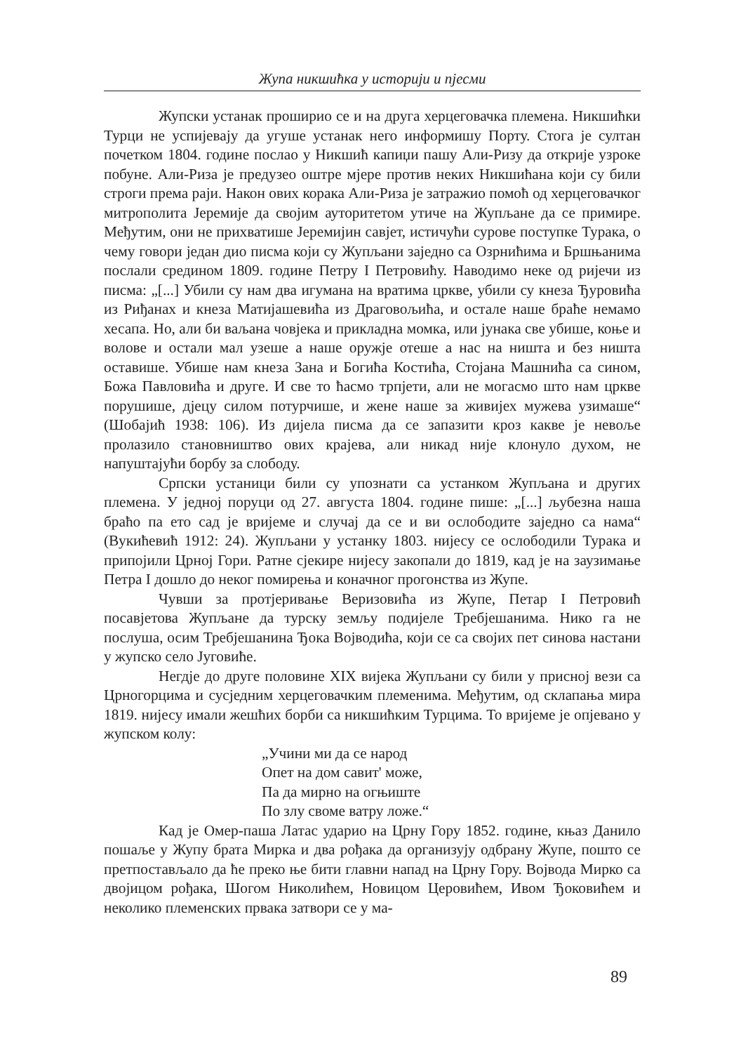Жупа никшићка у историји и пјесми
Жупски устанак проширио се и на друга херцеговачка племена. Никшићки Турци не успијевају да угуше устанак него информишу Порту. Стога је султан почетком 1804. године послао у Никшић капиџи пашу Али-Ризу да открије узроке побуне. Али-Риза је предузео оштре мјере против неких Никшићана који су били строги према раји. Након ових корака Али-Риза је затражио помоћ од херцеговачког митрополита Јеремије да својим ауторитетом утиче на Жупљане да се примире. Међутим, они не прихватише Јеремијин савјет, истичући сурове поступке Турака, о чему говори један дио писма који су Жупљани заједно са Озрнићима и Бршњанима послали средином 1809. године Петру I Петровићу. Наводимо неке од ријечи из писма: „[...] Убили су нам два игумана на вратима цркве, убили су кнеза Ђуровића из Риђанах и кнеза Матијашевића из Драговољића, и остале наше браће немамо хесапа. Но, али би ваљана човјека и прикладна момка, или јунака све убише, коње и волове и остали мал узеше а наше оружје отеше а нас на ништа и без ништа оставише. Убише нам кнеза Зана и Богића Костића, Стојана Машнића са сином, Божа Павловића и друге. И све то ћасмо трпјети, али не могасмо што нам цркве порушише, дјецу силом потурчише, и жене наше за живијех мужева узимаше“ (Шобајић 1938: 106). Из дијела писма да се запазити кроз какве је невоље пролазило становништво ових крајева, али никад није клонуло духом, не напуштајући борбу за слободу.
Српски устаници били су упознати са устанком Жупљана и других племена. У једној поруци од 27. августа 1804. године пише: „[...] љубезна наша браћо па ето сад је вријеме и случај да се и ви ослободите заједно са нама“ (Вукићевић 1912: 24). Жупљани у устанку 1803. нијесу се ослободили Турака и припојили Црној Гори. Ратне сјекире нијесу закопали до 1819, кад је на заузимање Петра I дошло до неког помирења и коначног прогонства из Жупе.
Чувши за протјеривање Веризовића из Жупе, Петар I Петровић посавјетова Жупљане да турску земљу подијеле Требјешанима. Нико га не послуша, осим Требјешанина Ђока Војводића, који се са својих пет синова настани у жупско село Југовиће.
Негдје до друге половине XIX вијека Жупљани су били у присној вези са Црногорцима и сусједним херцеговачким племенима. Међутим, од склапања мира 1819. нијесу имали жешћих борби са никшићким Турцима. То вријеме је опјевано у жупском колу:
„Учини ми да се народ
Опет на дом савит' може,
Па да мирно на огњиште
По злу своме ватру ложе.“
Кад је Омер-паша Латас ударио на Црну Гору 1852. године, књаз Данило пошаље у Жупу брата Мирка и два рођака да организују одбрану Жупе, пошто се претпостављало да ће преко ње бити главни напад на Црну Гору. Војвода Мирко са двојицом рођака, Шогом Николићем, Новицом Церовићем, Ивом Ђоковићем и неколико племенских првака затвори се у ма-
89